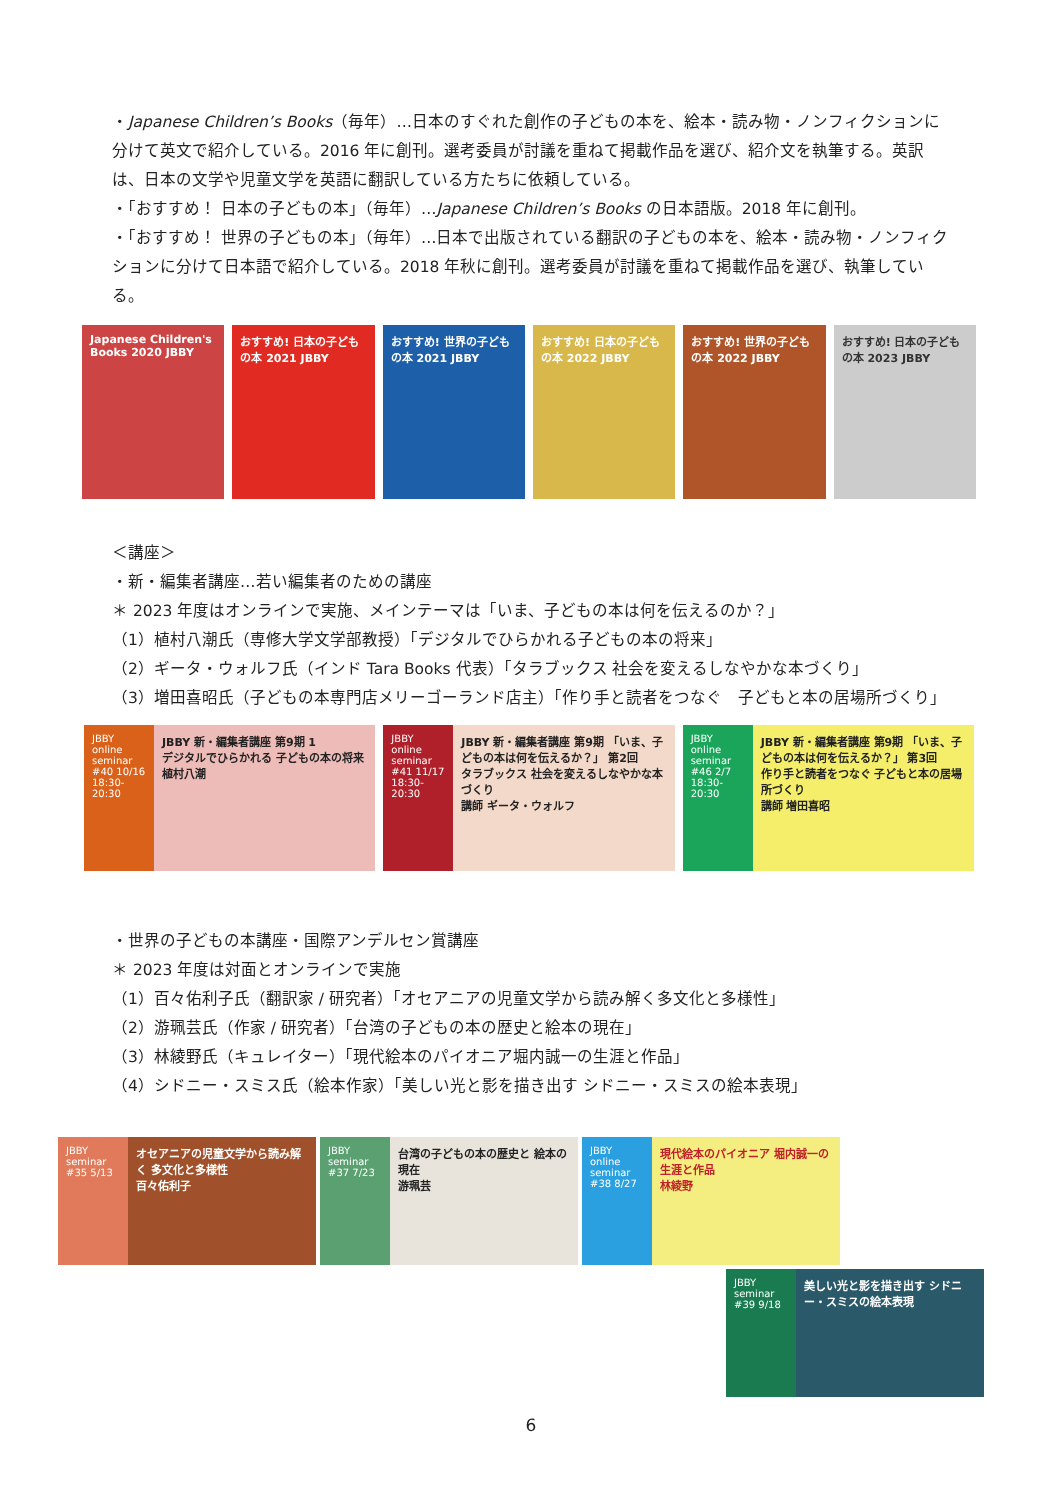・Japanese Children’s Books（毎年）…日本のすぐれた創作の子どもの本を、絵本・読み物・ノンフィクションに分けて英文で紹介している。2016 年に創刊。選考委員が討議を重ねて掲載作品を選び、紹介文を執筆する。英訳は、日本の文学や児童文学を英語に翻訳している方たちに依頼している。
・「おすすめ！ 日本の子どもの本」（毎年）…Japanese Children’s Books の日本語版。2018 年に創刊。
・「おすすめ！ 世界の子どもの本」（毎年）…日本で出版されている翻訳の子どもの本を、絵本・読み物・ノンフィクションに分けて日本語で紹介している。2018 年秋に創刊。選考委員が討議を重ねて掲載作品を選び、執筆している。
Japanese Children's Books 2020 JBBY
おすすめ! 日本の子どもの本 2021 JBBY
おすすめ! 世界の子どもの本 2021 JBBY
おすすめ! 日本の子どもの本 2022 JBBY
おすすめ! 世界の子どもの本 2022 JBBY
おすすめ! 日本の子どもの本 2023 JBBY
＜講座＞
・新・編集者講座…若い編集者のための講座
＊ 2023 年度はオンラインで実施、メインテーマは「いま、子どもの本は何を伝えるのか？」
（1）植村八潮氏（専修大学文学部教授）「デジタルでひらかれる子どもの本の将来」
（2）ギータ・ウォルフ氏（インド Tara Books 代表）「タラブックス 社会を変えるしなやかな本づくり」
（3）増田喜昭氏（子どもの本専門店メリーゴーランド店主）「作り手と読者をつなぐ　子どもと本の居場所づくり」
JBBY online seminar #40 10/16 18:30-20:30
JBBY 新・編集者講座 第9期 1
デジタルでひらかれる 子どもの本の将来
植村八潮
JBBY online seminar #41 11/17 18:30-20:30
JBBY 新・編集者講座 第9期 「いま、子どもの本は何を伝えるか？」 第2回
タラブックス 社会を変えるしなやかな本づくり
講師 ギータ・ウォルフ
JBBY online seminar #46 2/7 18:30-20:30
JBBY 新・編集者講座 第9期 「いま、子どもの本は何を伝えるか？」 第3回
作り手と読者をつなぐ 子どもと本の居場所づくり
講師 増田喜昭
・世界の子どもの本講座・国際アンデルセン賞講座
＊ 2023 年度は対面とオンラインで実施
（1）百々佑利子氏（翻訳家 / 研究者）「オセアニアの児童文学から読み解く多文化と多様性」
（2）游珮芸氏（作家 / 研究者）「台湾の子どもの本の歴史と絵本の現在」
（3）林綾野氏（キュレイター）「現代絵本のパイオニア堀内誠一の生涯と作品」
（4）シドニー・スミス氏（絵本作家）「美しい光と影を描き出す シドニー・スミスの絵本表現」
JBBY seminar #35 5/13
オセアニアの児童文学から読み解く 多文化と多様性
百々佑利子
JBBY seminar #37 7/23
台湾の子どもの本の歴史と 絵本の現在
游珮芸
JBBY online seminar #38 8/27
現代絵本のパイオニア 堀内誠一の生涯と作品
林綾野
JBBY seminar #39 9/18
美しい光と影を描き出す シドニー・スミスの絵本表現
6